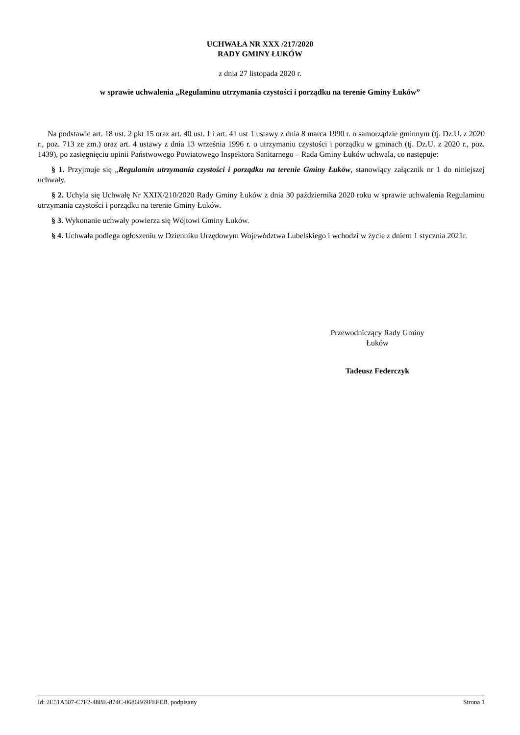UCHWAŁA NR XXX /217/2020
RADY GMINY ŁUKÓW
z dnia 27 listopada 2020 r.
w sprawie uchwalenia „Regulaminu utrzymania czystości i porządku na terenie Gminy Łuków”
Na podstawie art. 18 ust. 2 pkt 15 oraz art. 40 ust. 1 i art. 41 ust 1 ustawy z dnia 8 marca 1990 r. o samorządzie gminnym (tj. Dz.U. z 2020 r., poz. 713 ze zm.) oraz art. 4 ustawy z dnia 13 września 1996 r. o utrzymaniu czystości i porządku w gminach (tj. Dz.U. z 2020 r., poz. 1439), po zasięgnięciu opinii Państwowego Powiatowego Inspektora Sanitarnego – Rada Gminy Łuków uchwala, co następuje:
§ 1. Przyjmuje się „Regulamin utrzymania czystości i porządku na terenie Gminy Łuków, stanowiący załącznik nr 1 do niniejszej uchwały.
§ 2. Uchyla się Uchwałę Nr XXIX/210/2020 Rady Gminy Łuków z dnia 30 października 2020 roku w sprawie uchwalenia Regulaminu utrzymania czystości i porządku na terenie Gminy Łuków.
§ 3. Wykonanie uchwały powierza się Wójtowi Gminy Łuków.
§ 4. Uchwała podlega ogłoszeniu w Dzienniku Urzędowym Województwa Lubelskiego i wchodzi w życie z dniem 1 stycznia 2021r.
Przewodniczący Rady Gminy
Łuków
Tadeusz Federczyk
Id: 2E51A507-C7F2-48BE-874C-0686B69FEFEB. podpisany Strona 1